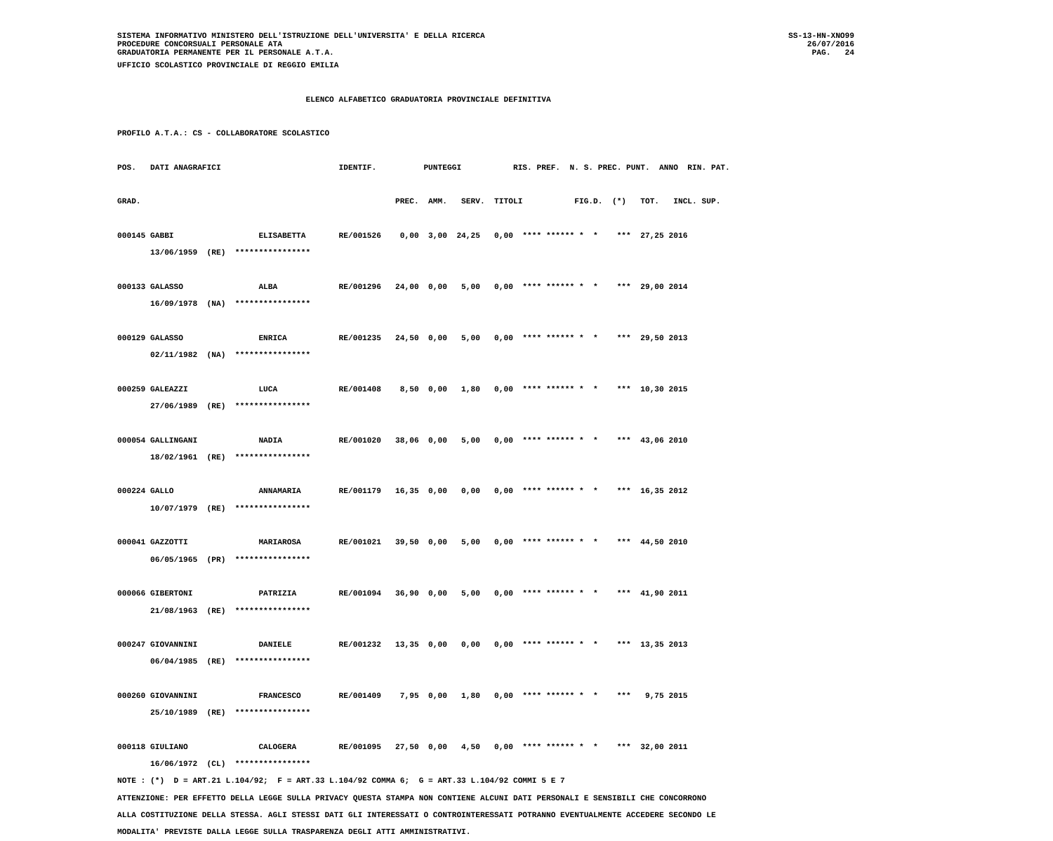SISTEMA INFORMATIVO MINISTERO DELL'ISTRUZIONE DELL'UNIVERSITA' E DELLA RICERCA
PROCEDURE CONCORSUALI PERSONALE ATA
GRADUATORIA PERMANENTE PER IL PERSONALE A.T.A.
SS-13-HN-XNO99
26/07/2016
PAG.   24
UFFICIO SCOLASTICO PROVINCIALE DI REGGIO EMILIA

                                        ELENCO ALFABETICO GRADUATORIA PROVINCIALE DEFINITIVA

PROFILO A.T.A.: CS - COLLABORATORE SCOLASTICO

POS.   DATI ANAGRAFICI                         IDENTIF.          PUNTEGGI           RIS. PREF.  N. S. PREC. PUNT.  ANNO  RIN. PAT.

GRAD.                                                      PREC.  AMM.   SERV.  TITOLI           FIG.D.  (*)   TOT.   INCL. SUP.

000145 GABBI                  ELISABETTA       RE/001526    0,00  3,00  24,25   0,00  **** ****** *  *    ***  27,25 2016
       13/06/1959  (RE)  ****************

000133 GALASSO                ALBA             RE/001296   24,00  0,00   5,00   0,00  **** ****** *  *    ***  29,00 2014
       16/09/1978  (NA)  ****************

000129 GALASSO                ENRICA           RE/001235   24,50  0,00   5,00   0,00  **** ****** *  *    ***  29,50 2013
       02/11/1982  (NA)  ****************

000259 GALEAZZI               LUCA             RE/001408    8,50  0,00   1,80   0,00  **** ****** *  *    ***  10,30 2015
       27/06/1989  (RE)  ****************

000054 GALLINGANI             NADIA            RE/001020   38,06  0,00   5,00   0,00  **** ****** *  *    ***  43,06 2010
       18/02/1961  (RE)  ****************

000224 GALLO                  ANNAMARIA        RE/001179   16,35  0,00   0,00   0,00  **** ****** *  *    ***  16,35 2012
       10/07/1979  (RE)  ****************

000041 GAZZOTTI               MARIAROSA        RE/001021   39,50  0,00   5,00   0,00  **** ****** *  *    ***  44,50 2010
       06/05/1965  (PR)  ****************

000066 GIBERTONI              PATRIZIA         RE/001094   36,90  0,00   5,00   0,00  **** ****** *  *    ***  41,90 2011
       21/08/1963  (RE)  ****************

000247 GIOVANNINI             DANIELE          RE/001232   13,35  0,00   0,00   0,00  **** ****** *  *    ***  13,35 2013
       06/04/1985  (RE)  ****************

000260 GIOVANNINI             FRANCESCO        RE/001409    7,95  0,00   1,80   0,00  **** ****** *  *    ***   9,75 2015
       25/10/1989  (RE)  ****************

000118 GIULIANO               CALOGERA         RE/001095   27,50  0,00   4,50   0,00  **** ****** *  *    ***  32,00 2011
       16/06/1972  (CL)  ****************
NOTE : (*)  D = ART.21 L.104/92;  F = ART.33 L.104/92 COMMA 6;  G = ART.33 L.104/92 COMMI 5 E 7
ATTENZIONE: PER EFFETTO DELLA LEGGE SULLA PRIVACY QUESTA STAMPA NON CONTIENE ALCUNI DATI PERSONALI E SENSIBILI CHE CONCORRONO
ALLA COSTITUZIONE DELLA STESSA. AGLI STESSI DATI GLI INTERESSATI O CONTROINTERESSATI POTRANNO EVENTUALMENTE ACCEDERE SECONDO LE
MODALITA' PREVISTE DALLA LEGGE SULLA TRASPARENZA DEGLI ATTI AMMINISTRATIVI.